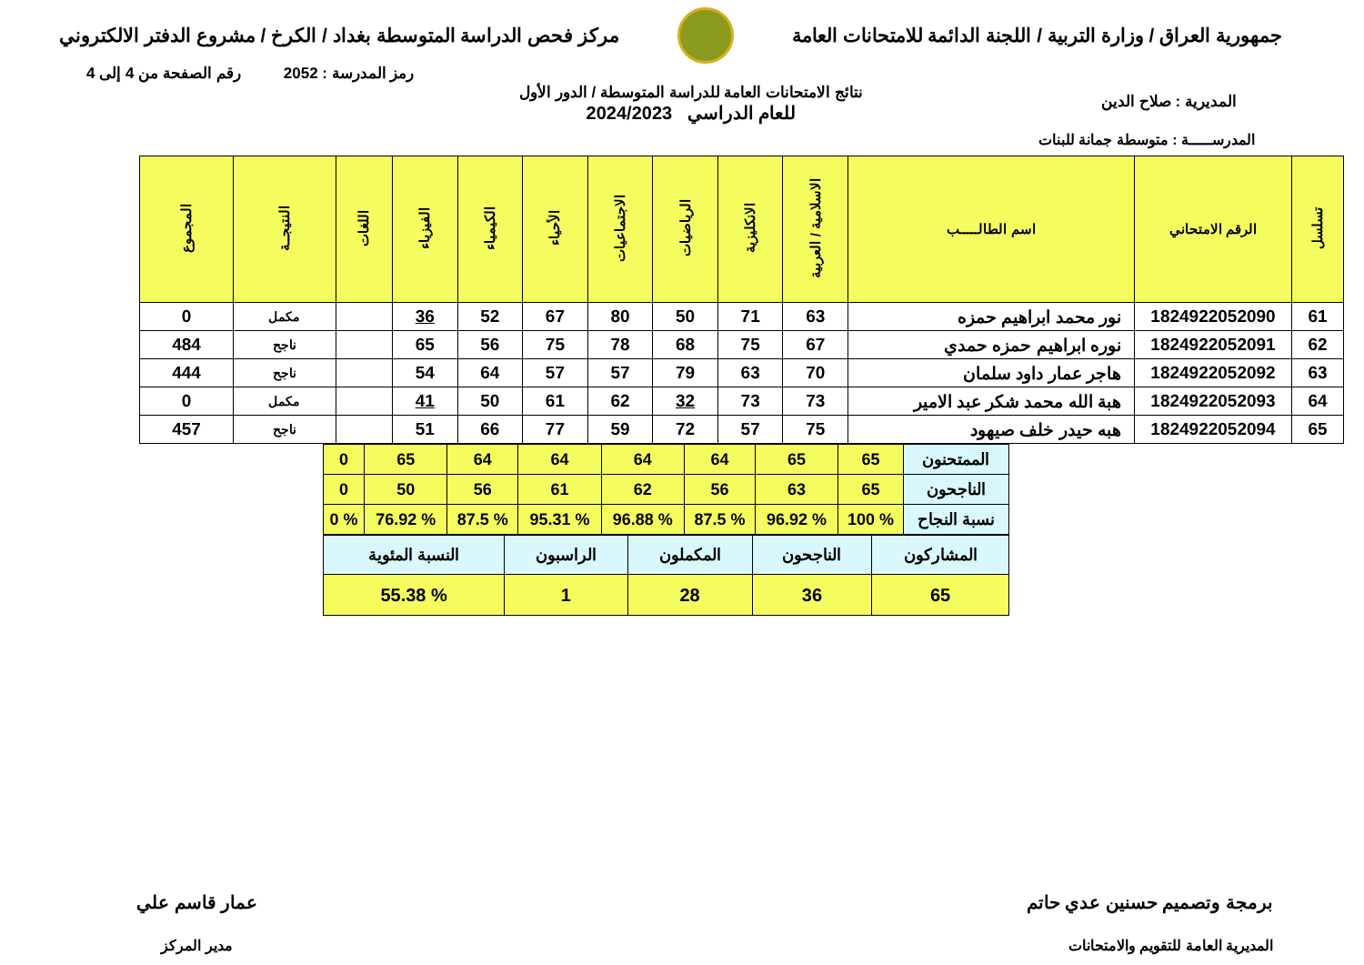جمهورية العراق / وزارة التربية / اللجنة الدائمة للامتحانات العامة
مركز فحص الدراسة المتوسطة بغداد / الكرخ / مشروع الدفتر الالكتروني
رمز المدرسة : 2052 رقم الصفحة من 4 إلى 4
المديرية : صلاح الدين
نتائج الامتحانات العامة للدراسة المتوسطة / الدور الأول
للعام الدراسي 2024/2023
المدرســـــة : متوسطة جمانة للبنات
| تسلسل | الرقم الامتحاني | اسم الطالـــــب | الاسلامية / العربية | الانكليزية | الرياضيات | الاجتماعيات | الأحياء | الكيمياء | الفيزياء | اللغات | النتيجــة | المجموع |
| --- | --- | --- | --- | --- | --- | --- | --- | --- | --- | --- | --- | --- |
| 61 | 1824922052090 | نور محمد ابراهيم حمزه | 63 | 71 | 50 | 80 | 67 | 52 | 36 | | مكمل | 0 |
| 62 | 1824922052091 | نوره ابراهيم حمزه حمدي | 67 | 75 | 68 | 78 | 75 | 56 | 65 | | ناجح | 484 |
| 63 | 1824922052092 | هاجر عمار داود سلمان | 70 | 63 | 79 | 57 | 57 | 64 | 54 | | ناجح | 444 |
| 64 | 1824922052093 | هبة الله محمد شكر عبد الامير | 73 | 73 | 32 | 62 | 61 | 50 | 41 | | مكمل | 0 |
| 65 | 1824922052094 | هبه حيدر خلف صيهود | 75 | 57 | 72 | 59 | 77 | 66 | 51 | | ناجح | 457 |
| الممتحنون | 65 | 65 | 64 | 64 | 64 | 64 | 65 | 0 |
| الناجحون | 65 | 63 | 56 | 62 | 61 | 56 | 50 | 0 |
| نسبة النجاح | % 100 | % 96.92 | % 87.5 | % 96.88 | % 95.31 | % 87.5 | % 76.92 | % 0 |
| المشاركون | الناجحون | المكملون | الراسبون | النسبة المئوية |
| 65 | 36 | 28 | 1 | % 55.38 |
برمجة وتصميم حسنين عدي حاتم
المديرية العامة للتقويم والامتحانات
عمار قاسم علي
مدير المركز